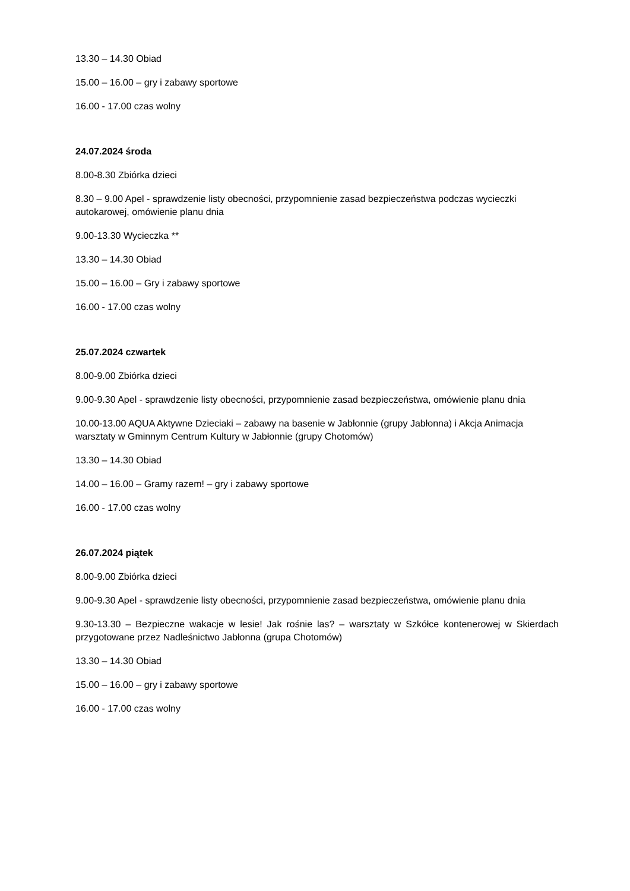13.30 – 14.30 Obiad
15.00 – 16.00 – gry i zabawy sportowe
16.00 - 17.00 czas wolny
24.07.2024 środa
8.00-8.30 Zbiórka dzieci
8.30 – 9.00 Apel - sprawdzenie listy obecności, przypomnienie zasad bezpieczeństwa podczas wycieczki autokarowej, omówienie planu dnia
9.00-13.30 Wycieczka **
13.30 – 14.30 Obiad
15.00 – 16.00 – Gry i zabawy sportowe
16.00 - 17.00 czas wolny
25.07.2024 czwartek
8.00-9.00 Zbiórka dzieci
9.00-9.30 Apel - sprawdzenie listy obecności, przypomnienie zasad bezpieczeństwa, omówienie planu dnia
10.00-13.00 AQUA Aktywne Dzieciaki – zabawy na basenie w Jabłonnie (grupy Jabłonna) i Akcja Animacja warsztaty w Gminnym Centrum Kultury w Jabłonnie (grupy Chotomów)
13.30 – 14.30 Obiad
14.00 – 16.00 – Gramy razem! – gry i zabawy sportowe
16.00 - 17.00 czas wolny
26.07.2024 piątek
8.00-9.00 Zbiórka dzieci
9.00-9.30 Apel - sprawdzenie listy obecności, przypomnienie zasad bezpieczeństwa, omówienie planu dnia
9.30-13.30 – Bezpieczne wakacje w lesie! Jak rośnie las? – warsztaty w Szkółce kontenerowej w Skierdach przygotowane przez Nadleśnictwo Jabłonna (grupa Chotomów)
13.30 – 14.30 Obiad
15.00 – 16.00 – gry i zabawy sportowe
16.00 - 17.00 czas wolny